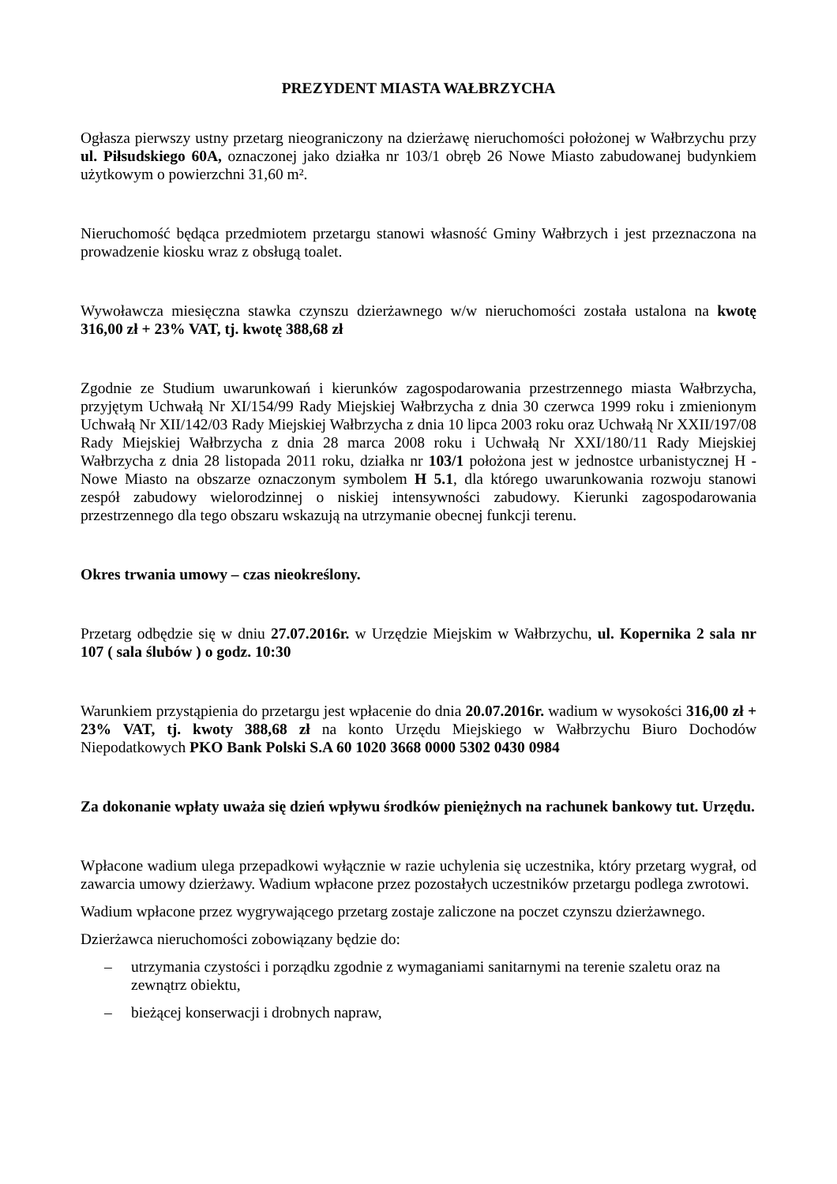PREZYDENT MIASTA WAŁBRZYCHA
Ogłasza pierwszy ustny przetarg nieograniczony na dzierżawę nieruchomości położonej w Wałbrzychu przy ul. Piłsudskiego 60A, oznaczonej jako działka nr 103/1 obręb 26 Nowe Miasto zabudowanej budynkiem użytkowym o powierzchni 31,60 m².
Nieruchomość będąca przedmiotem przetargu stanowi własność Gminy Wałbrzych i jest przeznaczona na prowadzenie kiosku wraz z obsługą toalet.
Wywoławcza miesięczna stawka czynszu dzierżawnego w/w nieruchomości została ustalona na kwotę 316,00 zł + 23% VAT, tj. kwotę 388,68 zł
Zgodnie ze Studium uwarunkowań i kierunków zagospodarowania przestrzennego miasta Wałbrzycha, przyjętym Uchwałą Nr XI/154/99 Rady Miejskiej Wałbrzycha z dnia 30 czerwca 1999 roku i zmienionym Uchwałą Nr XII/142/03 Rady Miejskiej Wałbrzycha z dnia 10 lipca 2003 roku oraz Uchwałą Nr XXII/197/08 Rady Miejskiej Wałbrzycha z dnia 28 marca 2008 roku i Uchwałą Nr XXI/180/11 Rady Miejskiej Wałbrzycha z dnia 28 listopada 2011 roku, działka nr 103/1 położona jest w jednostce urbanistycznej H - Nowe Miasto na obszarze oznaczonym symbolem H 5.1, dla którego uwarunkowania rozwoju stanowi zespół zabudowy wielorodzinnej o niskiej intensywności zabudowy. Kierunki zagospodarowania przestrzennego dla tego obszaru wskazują na utrzymanie obecnej funkcji terenu.
Okres trwania umowy – czas nieokreślony.
Przetarg odbędzie się w dniu 27.07.2016r. w Urzędzie Miejskim w Wałbrzychu, ul. Kopernika 2 sala nr 107 ( sala ślubów ) o godz. 10:30
Warunkiem przystąpienia do przetargu jest wpłacenie do dnia 20.07.2016r. wadium w wysokości 316,00 zł + 23% VAT, tj. kwoty 388,68 zł na konto Urzędu Miejskiego w Wałbrzychu Biuro Dochodów Niepodatkowych PKO Bank Polski S.A 60 1020 3668 0000 5302 0430 0984
Za dokonanie wpłaty uważa się dzień wpływu środków pieniężnych na rachunek bankowy tut. Urzędu.
Wpłacone wadium ulega przepadkowi wyłącznie w razie uchylenia się uczestnika, który przetarg wygrał, od zawarcia umowy dzierżawy. Wadium wpłacone przez pozostałych uczestników przetargu podlega zwrotowi.
Wadium wpłacone przez wygrywającego przetarg zostaje zaliczone na poczet czynszu dzierżawnego.
Dzierżawca nieruchomości zobowiązany będzie do:
– utrzymania czystości i porządku zgodnie z wymaganiami sanitarnymi na terenie szaletu oraz na zewnątrz obiektu,
– bieżącej konserwacji i drobnych napraw,